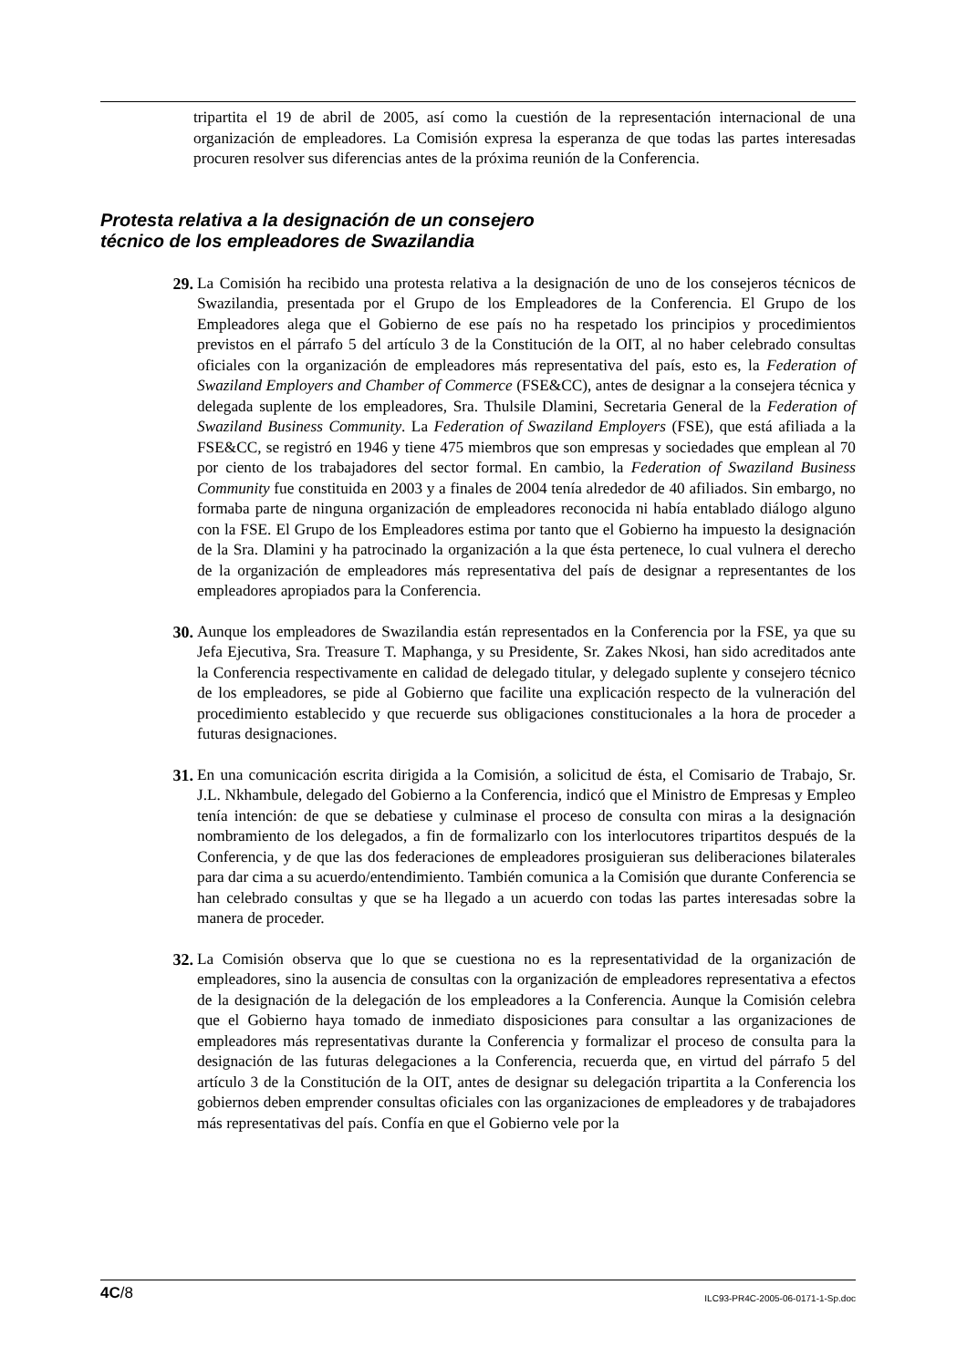tripartita el 19 de abril de 2005, así como la cuestión de la representación internacional de una organización de empleadores. La Comisión expresa la esperanza de que todas las partes interesadas procuren resolver sus diferencias antes de la próxima reunión de la Conferencia.
Protesta relativa a la designación de un consejero
técnico de los empleadores de Swazilandia
29. La Comisión ha recibido una protesta relativa a la designación de uno de los consejeros técnicos de Swazilandia, presentada por el Grupo de los Empleadores de la Conferencia. El Grupo de los Empleadores alega que el Gobierno de ese país no ha respetado los principios y procedimientos previstos en el párrafo 5 del artículo 3 de la Constitución de la OIT, al no haber celebrado consultas oficiales con la organización de empleadores más representativa del país, esto es, la Federation of Swaziland Employers and Chamber of Commerce (FSE&CC), antes de designar a la consejera técnica y delegada suplente de los empleadores, Sra. Thulsile Dlamini, Secretaria General de la Federation of Swaziland Business Community. La Federation of Swaziland Employers (FSE), que está afiliada a la FSE&CC, se registró en 1946 y tiene 475 miembros que son empresas y sociedades que emplean al 70 por ciento de los trabajadores del sector formal. En cambio, la Federation of Swaziland Business Community fue constituida en 2003 y a finales de 2004 tenía alrededor de 40 afiliados. Sin embargo, no formaba parte de ninguna organización de empleadores reconocida ni había entablado diálogo alguno con la FSE. El Grupo de los Empleadores estima por tanto que el Gobierno ha impuesto la designación de la Sra. Dlamini y ha patrocinado la organización a la que ésta pertenece, lo cual vulnera el derecho de la organización de empleadores más representativa del país de designar a representantes de los empleadores apropiados para la Conferencia.
30. Aunque los empleadores de Swazilandia están representados en la Conferencia por la FSE, ya que su Jefa Ejecutiva, Sra. Treasure T. Maphanga, y su Presidente, Sr. Zakes Nkosi, han sido acreditados ante la Conferencia respectivamente en calidad de delegado titular, y delegado suplente y consejero técnico de los empleadores, se pide al Gobierno que facilite una explicación respecto de la vulneración del procedimiento establecido y que recuerde sus obligaciones constitucionales a la hora de proceder a futuras designaciones.
31. En una comunicación escrita dirigida a la Comisión, a solicitud de ésta, el Comisario de Trabajo, Sr. J.L. Nkhambule, delegado del Gobierno a la Conferencia, indicó que el Ministro de Empresas y Empleo tenía intención: de que se debatiese y culminase el proceso de consulta con miras a la designación nombramiento de los delegados, a fin de formalizarlo con los interlocutores tripartitos después de la Conferencia, y de que las dos federaciones de empleadores prosiguieran sus deliberaciones bilaterales para dar cima a su acuerdo/entendimiento. También comunica a la Comisión que durante Conferencia se han celebrado consultas y que se ha llegado a un acuerdo con todas las partes interesadas sobre la manera de proceder.
32. La Comisión observa que lo que se cuestiona no es la representatividad de la organización de empleadores, sino la ausencia de consultas con la organización de empleadores representativa a efectos de la designación de la delegación de los empleadores a la Conferencia. Aunque la Comisión celebra que el Gobierno haya tomado de inmediato disposiciones para consultar a las organizaciones de empleadores más representativas durante la Conferencia y formalizar el proceso de consulta para la designación de las futuras delegaciones a la Conferencia, recuerda que, en virtud del párrafo 5 del artículo 3 de la Constitución de la OIT, antes de designar su delegación tripartita a la Conferencia los gobiernos deben emprender consultas oficiales con las organizaciones de empleadores y de trabajadores más representativas del país. Confía en que el Gobierno vele por la
4C/8 ILC93-PR4C-2005-06-0171-1-Sp.doc